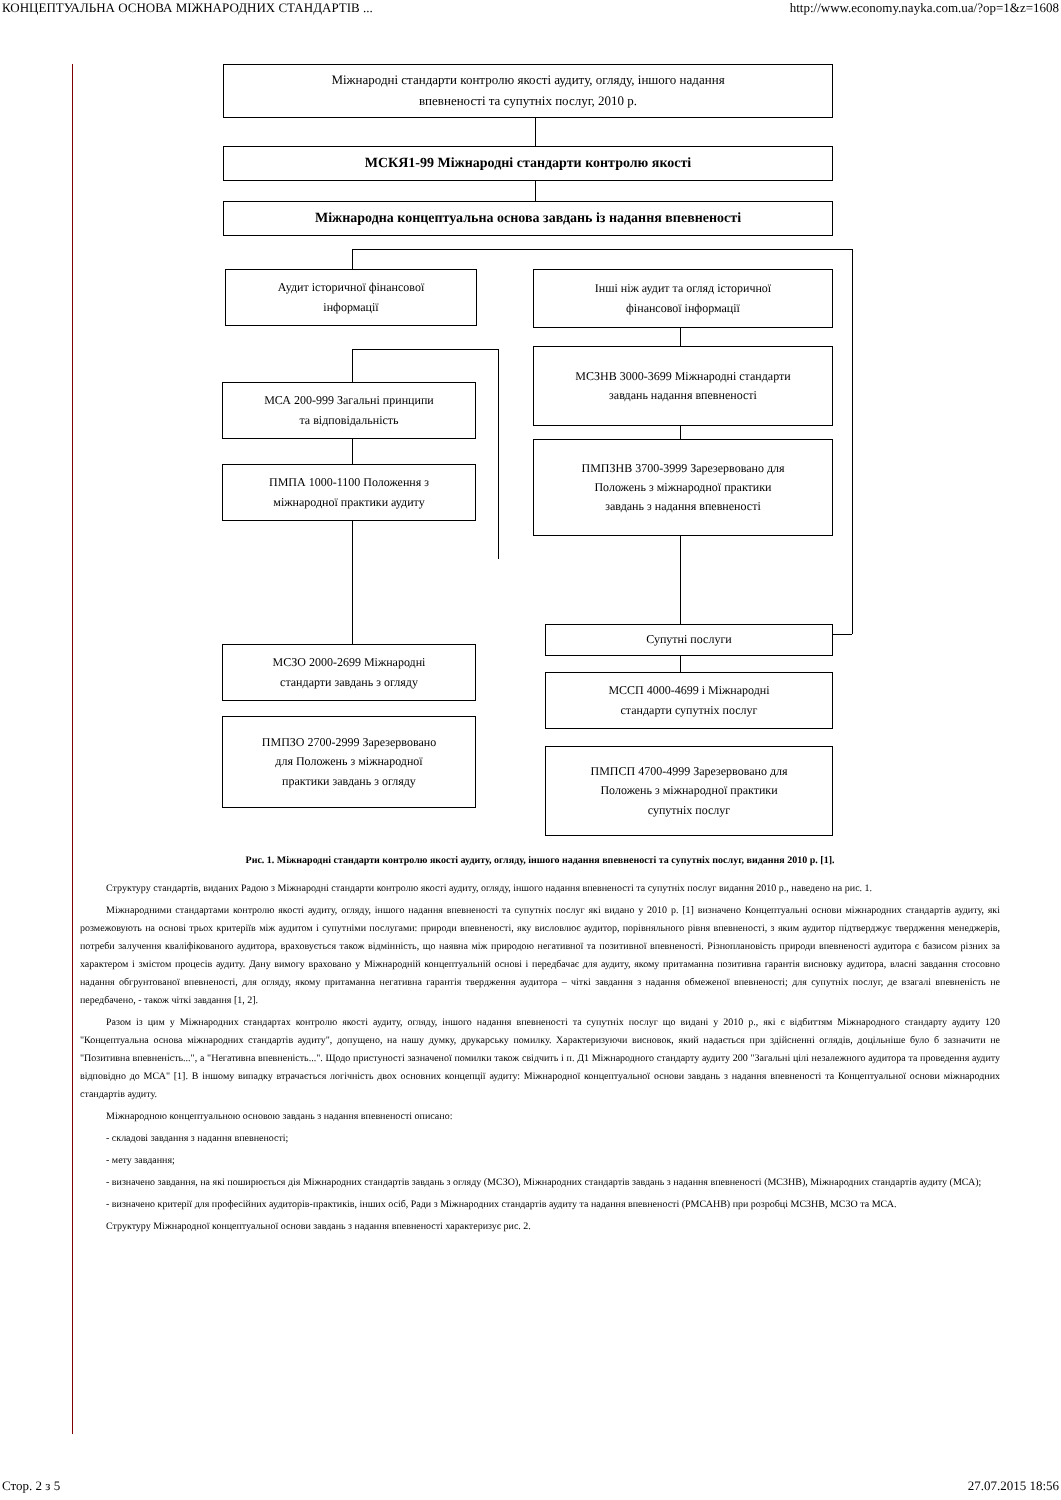КОНЦЕПТУАЛЬНА ОСНОВА МІЖНАРОДНИХ СТАНДАРТІВ ... http://www.economy.nayka.com.ua/?op=1&z=1608
Міжнародні стандарти контролю якості аудиту, огляду, іншого надання
впевненості та супутніх послуг, 2010 р.
МСКЯ1-99 Міжнародні стандарти контролю якості
Міжнародна концептуальна основа завдань із надання впевненості
Аудит історичної фінансової
інформації
Інші ніж аудит та огляд історичної
фінансової інформації
МСА 200-999 Загальні принципи
та відповідальність
МСЗНВ 3000-3699 Міжнародні стандарти
завдань надання впевненості
ПМПА 1000-1100 Положення з
міжнародної практики аудиту
ПМПЗНВ 3700-3999 Зарезервовано для
Положень з міжнародної практики
завдань з надання впевненості
Супутні послуги
МСЗО 2000-2699 Міжнародні
стандарти завдань з огляду
МССП 4000-4699 і Міжнародні
стандарти супутніх послуг
ПМПЗО 2700-2999 Зарезервовано
для Положень з міжнародної
практики завдань з огляду
ПМПСП 4700-4999 Зарезервовано для
Положень з міжнародної практики
супутніх послуг
Рис. 1. Міжнародні стандарти контролю якості аудиту, огляду, іншого надання впевненості та супутніх послуг, видання 2010 р. [1].
Структуру стандартів, виданих Радою з Міжнародні стандарти контролю якості аудиту, огляду, іншого надання впевненості та супутніх послуг видання 2010 р., наведено на рис. 1.
Міжнародними стандартами контролю якості аудиту, огляду, іншого надання впевненості та супутніх послуг які видано у 2010 р. [1] визначено Концептуальні основи міжнародних стандартів аудиту, які розмежовують на основі трьох критеріїв між аудитом і супутніми послугами: природи впевненості, яку висловлює аудитор, порівняльного рівня впевненості, з яким аудитор підтверджує твердження менеджерів, потреби залучення кваліфікованого аудитора, враховується також відмінність, що наявна між природою негативної та позитивної впевненості. Різноплановість природи впевненості аудитора є базисом різних за характером і змістом процесів аудиту. Дану вимогу враховано у Міжнародній концептуальній основі і передбачає для аудиту, якому притаманна позитивна гарантія висновку аудитора, власні завдання стосовно надання обгрунтованої впевненості, для огляду, якому притаманна негативна гарантія твердження аудитора – чіткі завдання з надання обмеженої впевненості; для супутніх послуг, де взагалі впевненість не передбачено, - також чіткі завдання [1, 2].
Разом із цим у Міжнародних стандартах контролю якості аудиту, огляду, іншого надання впевненості та супутніх послуг що видані у 2010 р., які є відбиттям Міжнародного стандарту аудиту 120 "Концептуальна основа міжнародних стандартів аудиту", допущено, на нашу думку, друкарську помилку. Характеризуючи висновок, який надається при здійсненні оглядів, доцільніше було б зазначити не "Позитивна впевненість...", а "Негативна впевненість...". Щодо пристуності зазначеної помилки також свідчить і п. Д1 Міжнародного стандарту аудиту 200 "Загальні цілі незалежного аудитора та проведення аудиту відповідно до МСА" [1]. В іншому випадку втрачається логічність двох основних концепції аудиту: Міжнародної концептуальної основи завдань з надання впевненості та Концептуальної основи міжнародних стандартів аудиту.
Міжнародною концептуальною основою завдань з надання впевненості описано:
- складові завдання з надання впевненості;
- мету завдання;
- визначено завдання, на які поширюється дія Міжнародних стандартів завдань з огляду (МСЗО), Міжнародних стандартів завдань з надання впевненості (МСЗНВ), Міжнародних стандартів аудиту (МСА);
- визначено критерії для професійних аудиторів-практиків, інших осіб, Ради з Міжнародних стандартів аудиту та надання впевненості (РМСАНВ) при розробці МСЗНВ, МСЗО та МСА.
Структуру Міжнародної концептуальної основи завдань з надання впевненості характеризує рис. 2.
Стор. 2 з 5 27.07.2015 18:56